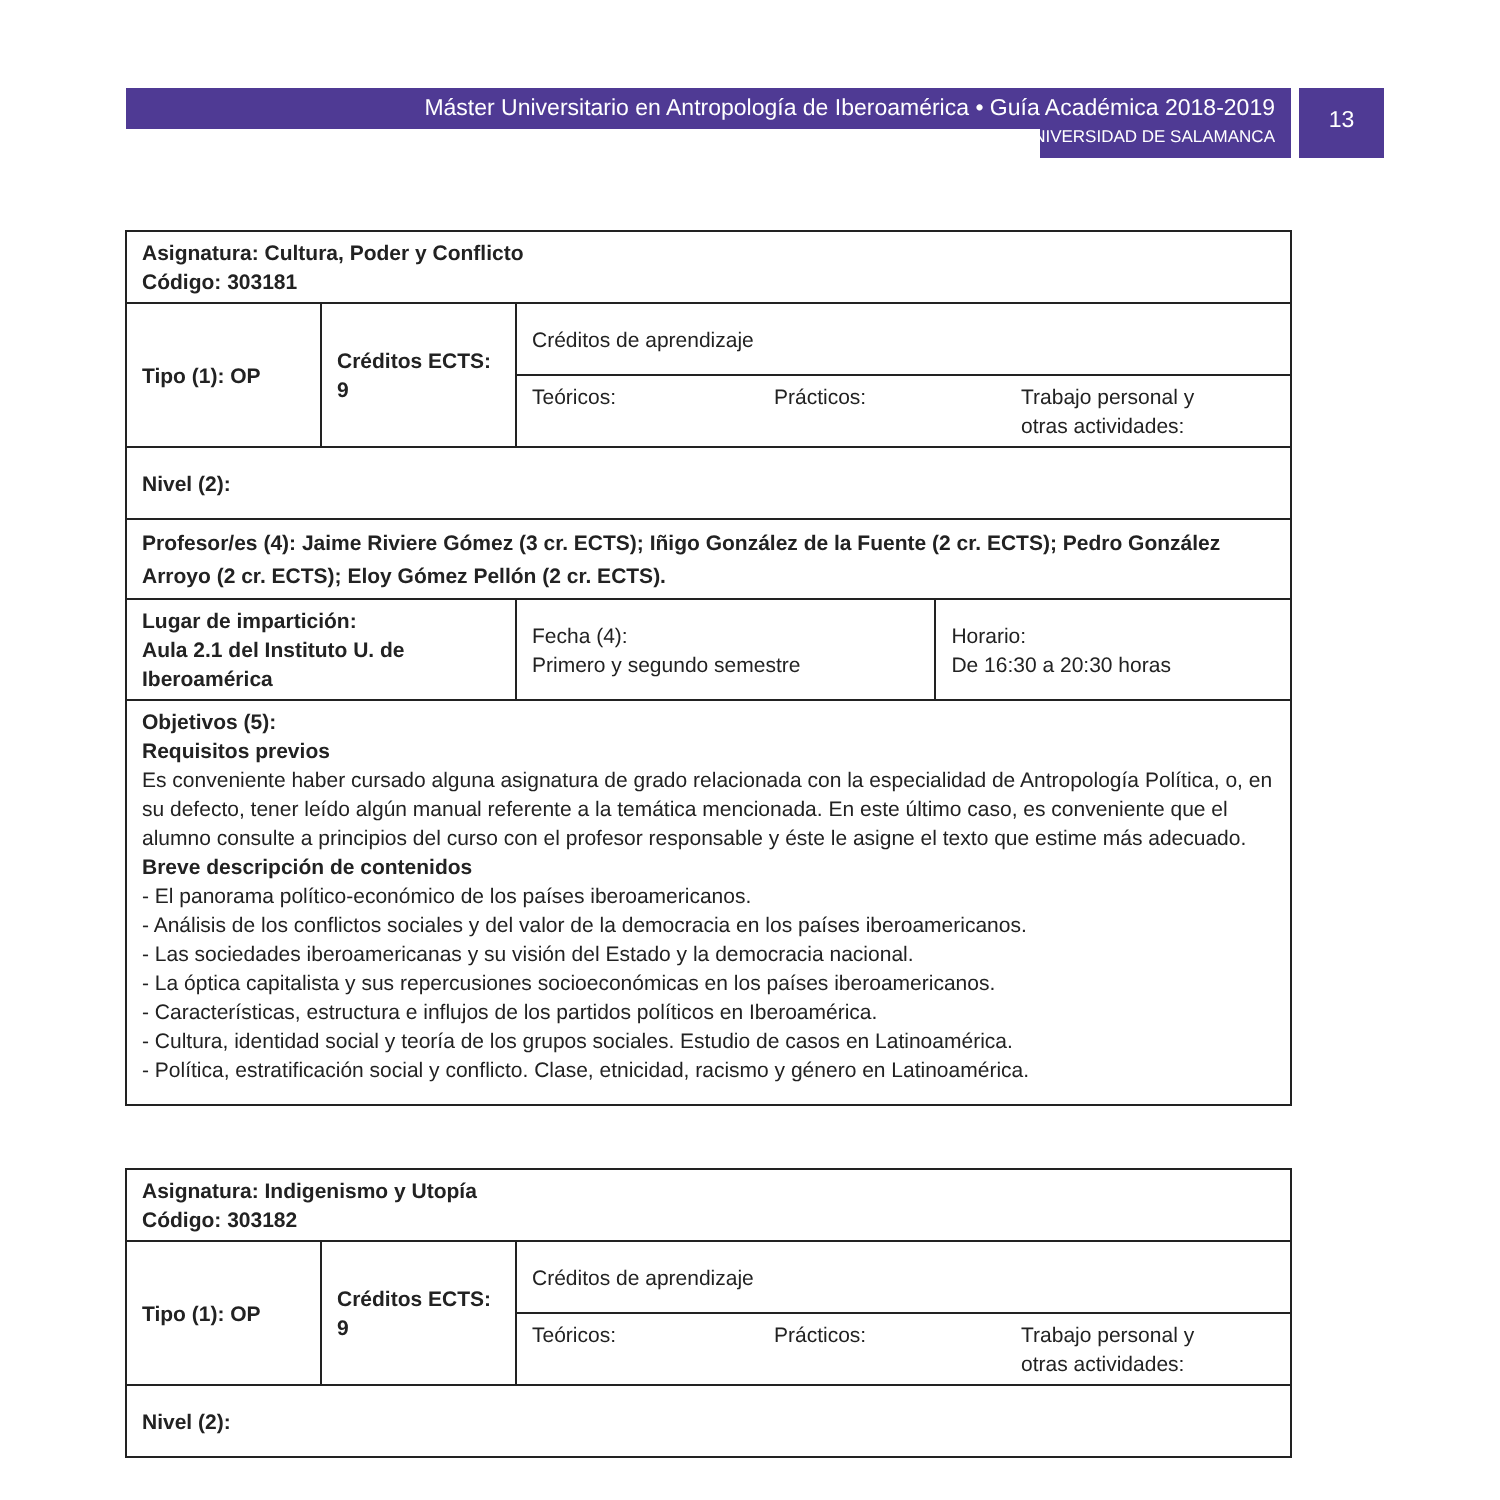Máster Universitario en Antropología de Iberoamérica • Guía Académica 2018-2019
UNIVERSIDAD DE SALAMANCA
13
| Asignatura: Cultura, Poder y Conflicto Código: 303181 | | | |
| Tipo (1): OP | Créditos ECTS: 9 | Créditos de aprendizaje | |
| | | / Teóricos: / Prácticos: / Trabajo personal y otras actividades: / | |
| Nivel (2): | | | |
| Profesor/es (4): Jaime Riviere Gómez (3 cr. ECTS); Iñigo González de la Fuente (2 cr. ECTS); Pedro González Arroyo (2 cr. ECTS); Eloy Gómez Pellón (2 cr. ECTS). | | | |
| Lugar de impartición: Aula 2.1 del Instituto U. de Iberoamérica | | Fecha (4): Primero y segundo semestre | Horario: De 16:30 a 20:30 horas |
| Objetivos (5): Requisitos previos Es conveniente haber cursado alguna asignatura de grado relacionada con la especialidad de Antropología Política, o, en su defecto, tener leído algún manual referente a la temática mencionada. En este último caso, es conveniente que el alumno consulte a principios del curso con el profesor responsable y éste le asigne el texto que estime más adecuado. Breve descripción de contenidos - El panorama político-económico de los países iberoamericanos. - Análisis de los conflictos sociales y del valor de la democracia en los países iberoamericanos. - Las sociedades iberoamericanas y su visión del Estado y la democracia nacional. - La óptica capitalista y sus repercusiones socioeconómicas en los países iberoamericanos. - Características, estructura e influjos de los partidos políticos en Iberoamérica. - Cultura, identidad social y teoría de los grupos sociales. Estudio de casos en Latinoamérica. - Política, estratificación social y conflicto. Clase, etnicidad, racismo y género en Latinoamérica. | | | |
| Asignatura: Indigenismo y Utopía Código: 303182 | | |
| Tipo (1): OP | Créditos ECTS: 9 | Créditos de aprendizaje |
| | | / Teóricos: / Prácticos: / Trabajo personal y otras actividades: / |
| Nivel (2): | | |